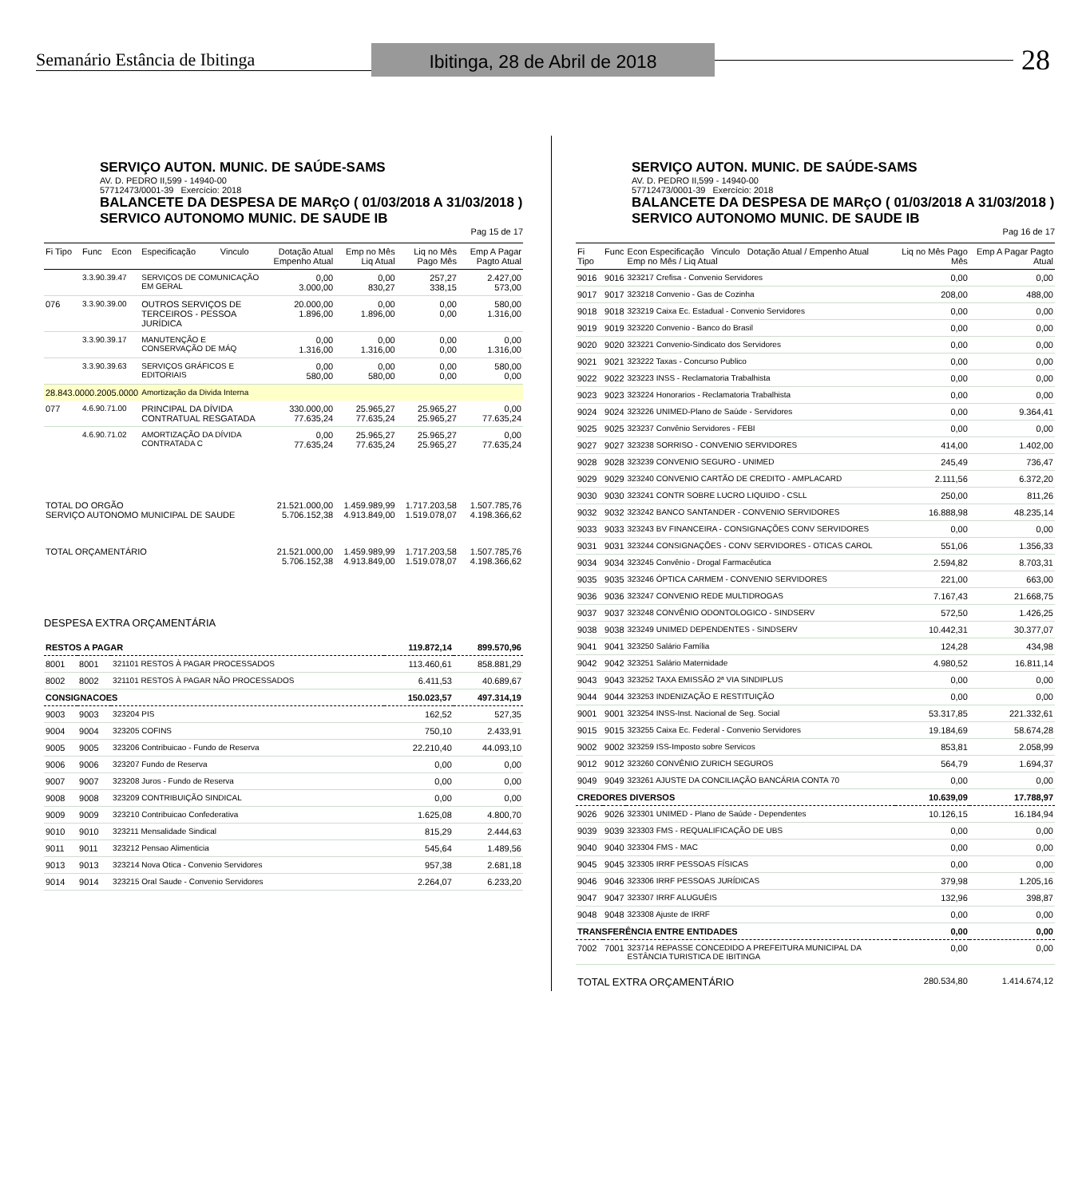Semanário Estância de Ibitinga
Ibitinga, 28 de Abril de 2018
28
SERVIÇO AUTON. MUNIC. DE SAÚDE-SAMS
AV. D. PEDRO II,599 - 14940-00
57712473/0001-39 Exercício: 2018
BALANCETE DA DESPESA DE MARçO ( 01/03/2018 A 31/03/2018 )
SERVICO AUTONOMO MUNIC. DE SAUDE IB
Pag 15 de 17
| Fi Tipo | Func | Econ | Especificação | Vinculo | Dotação Atual Empenho Atual | Emp no Mês Liq Atual | Liq no Mês Pago Mês | Emp A Pagar Pagto Atual |
| --- | --- | --- | --- | --- | --- | --- | --- | --- |
| | 3.3.90.39.47 | | SERVIÇOS DE COMUNICAÇÃO EM GERAL | | 0,00 3.000,00 | 0,00 830,27 | 257,27 338,15 | 2.427,00 573,00 |
| 076 | 3.3.90.39.00 | | OUTROS SERVIÇOS DE TERCEIROS - PESSOA JURÍDICA | | 20.000,00 1.896,00 | 0,00 1.896,00 | 0,00 0,00 | 580,00 1.316,00 |
| | 3.3.90.39.17 | | MANUTENÇÃO E CONSERVAÇÃO DE MÁQ | | 0,00 1.316,00 | 0,00 1.316,00 | 0,00 0,00 | 0,00 1.316,00 |
| | 3.3.90.39.63 | | SERVIÇOS GRÁFICOS E EDITORIAIS | | 0,00 580,00 | 0,00 580,00 | 0,00 0,00 | 580,00 0,00 |
| 28.843.0000.2005.0000 | | | Amortização da Divida Interna | | | | | |
| 077 | 4.6.90.71.00 | | PRINCIPAL DA DÍVIDA CONTRATUAL RESGATADA | | 330.000,00 77.635,24 | 25.965,27 77.635,24 | 25.965,27 25.965,27 | 0,00 77.635,24 |
| | 4.6.90.71.02 | | AMORTIZAÇÃO DA DÍVIDA CONTRATADA C | | 0,00 77.635,24 | 25.965,27 77.635,24 | 25.965,27 25.965,27 | 0,00 77.635,24 |
| TOTAL DO ORGÃO SERVIÇO AUTONOMO MUNICIPAL DE SAUDE | | | | | 21.521.000,00 5.706.152,38 | 1.459.989,99 4.913.849,00 | 1.717.203,58 1.519.078,07 | 1.507.785,76 4.198.366,62 |
| TOTAL ORÇAMENTÁRIO | | | | | 21.521.000,00 5.706.152,38 | 1.459.989,99 4.913.849,00 | 1.717.203,58 1.519.078,07 | 1.507.785,76 4.198.366,62 |
DESPESA EXTRA ORÇAMENTÁRIA
| RESTOS A PAGAR | | | 119.872,14 | 899.570,96 |
| 8001 | 8001 | 321101 RESTOS À PAGAR PROCESSADOS | 113.460,61 | 858.881,29 |
| 8002 | 8002 | 321101 RESTOS À PAGAR NÃO PROCESSADOS | 6.411,53 | 40.689,67 |
| CONSIGNACOES | | | 150.023,57 | 497.314,19 |
| 9003 | 9003 | 323204 PIS | 162,52 | 527,35 |
| 9004 | 9004 | 323205 COFINS | 750,10 | 2.433,91 |
| 9005 | 9005 | 323206 Contribuicao - Fundo de Reserva | 22.210,40 | 44.093,10 |
| 9006 | 9006 | 323207 Fundo de Reserva | 0,00 | 0,00 |
| 9007 | 9007 | 323208 Juros - Fundo de Reserva | 0,00 | 0,00 |
| 9008 | 9008 | 323209 CONTRIBUIÇÃO SINDICAL | 0,00 | 0,00 |
| 9009 | 9009 | 323210 Contribuicao Confederativa | 1.625,08 | 4.800,70 |
| 9010 | 9010 | 323211 Mensalidade Sindical | 815,29 | 2.444,63 |
| 9011 | 9011 | 323212 Pensao Alimenticia | 545,64 | 1.489,56 |
| 9013 | 9013 | 323214 Nova Otica - Convenio Servidores | 957,38 | 2.681,18 |
| 9014 | 9014 | 323215 Oral Saude - Convenio Servidores | 2.264,07 | 6.233,20 |
SERVIÇO AUTON. MUNIC. DE SAÚDE-SAMS
AV. D. PEDRO II,599 - 14940-00
57712473/0001-39 Exercício: 2018
BALANCETE DA DESPESA DE MARçO ( 01/03/2018 A 31/03/2018 )
SERVICO AUTONOMO MUNIC. DE SAUDE IB
Pag 16 de 17
| Fi Tipo | Func | Econ Especificação Vinculo Dotação Atual / Empenho Atual Emp no Mês / Liq Atual | Liq no Mês Pago Mês | Emp A Pagar Pagto Atual |
| --- | --- | --- | --- | --- |
| 9016 | 9016 | 323217 Crefisa - Convenio Servidores | 0,00 | 0,00 |
| 9017 | 9017 | 323218 Convenio - Gas de Cozinha | 208,00 | 488,00 |
| 9018 | 9018 | 323219 Caixa Ec. Estadual - Convenio Servidores | 0,00 | 0,00 |
| 9019 | 9019 | 323220 Convenio - Banco do Brasil | 0,00 | 0,00 |
| 9020 | 9020 | 323221 Convenio-Sindicato dos Servidores | 0,00 | 0,00 |
| 9021 | 9021 | 323222 Taxas - Concurso Publico | 0,00 | 0,00 |
| 9022 | 9022 | 323223 INSS - Reclamatoria Trabalhista | 0,00 | 0,00 |
| 9023 | 9023 | 323224 Honorarios - Reclamatoria Trabalhista | 0,00 | 0,00 |
| 9024 | 9024 | 323226 UNIMED-Plano de Saúde - Servidores | 0,00 | 9.364,41 |
| 9025 | 9025 | 323237 Convênio Servidores - FEBI | 0,00 | 0,00 |
| 9027 | 9027 | 323238 SORRISO - CONVENIO SERVIDORES | 414,00 | 1.402,00 |
| 9028 | 9028 | 323239 CONVENIO SEGURO - UNIMED | 245,49 | 736,47 |
| 9029 | 9029 | 323240 CONVENIO CARTÃO DE CREDITO - AMPLACARD | 2.111,56 | 6.372,20 |
| 9030 | 9030 | 323241 CONTR SOBRE LUCRO LIQUIDO - CSLL | 250,00 | 811,26 |
| 9032 | 9032 | 323242 BANCO SANTANDER - CONVENIO SERVIDORES | 16.888,98 | 48.235,14 |
| 9033 | 9033 | 323243 BV FINANCEIRA - CONSIGNAÇÕES CONV SERVIDORES | 0,00 | 0,00 |
| 9031 | 9031 | 323244 CONSIGNAÇÕES - CONV SERVIDORES - OTICAS CAROL | 551,06 | 1.356,33 |
| 9034 | 9034 | 323245 Convênio - Drogal Farmacêutica | 2.594,82 | 8.703,31 |
| 9035 | 9035 | 323246 ÓPTICA CARMEM - CONVENIO SERVIDORES | 221,00 | 663,00 |
| 9036 | 9036 | 323247 CONVENIO REDE MULTIDROGAS | 7.167,43 | 21.668,75 |
| 9037 | 9037 | 323248 CONVÊNIO ODONTOLOGICO - SINDSERV | 572,50 | 1.426,25 |
| 9038 | 9038 | 323249 UNIMED DEPENDENTES - SINDSERV | 10.442,31 | 30.377,07 |
| 9041 | 9041 | 323250 Salário Família | 124,28 | 434,98 |
| 9042 | 9042 | 323251 Salário Maternidade | 4.980,52 | 16.811,14 |
| 9043 | 9043 | 323252 TAXA EMISSÃO 2ª VIA SINDIPLUS | 0,00 | 0,00 |
| 9044 | 9044 | 323253 INDENIZAÇÃO E RESTITUIÇÃO | 0,00 | 0,00 |
| 9001 | 9001 | 323254 INSS-Inst. Nacional de Seg. Social | 53.317,85 | 221.332,61 |
| 9015 | 9015 | 323255 Caixa Ec. Federal - Convenio Servidores | 19.184,69 | 58.674,28 |
| 9002 | 9002 | 323259 ISS-Imposto sobre Servicos | 853,81 | 2.058,99 |
| 9012 | 9012 | 323260 CONVÊNIO ZURICH SEGUROS | 564,79 | 1.694,37 |
| 9049 | 9049 | 323261 AJUSTE DA CONCILIAÇÃO BANCÁRIA CONTA 70 | 0,00 | 0,00 |
| CREDORES DIVERSOS | | | 10.639,09 | 17.788,97 |
| 9026 | 9026 | 323301 UNIMED - Plano de Saúde - Dependentes | 10.126,15 | 16.184,94 |
| 9039 | 9039 | 323303 FMS - REQUALIFICAÇÃO DE UBS | 0,00 | 0,00 |
| 9040 | 9040 | 323304 FMS - MAC | 0,00 | 0,00 |
| 9045 | 9045 | 323305 IRRF PESSOAS FÍSICAS | 0,00 | 0,00 |
| 9046 | 9046 | 323306 IRRF PESSOAS JURÍDICAS | 379,98 | 1.205,16 |
| 9047 | 9047 | 323307 IRRF ALUGUÉIS | 132,96 | 398,87 |
| 9048 | 9048 | 323308 Ajuste de IRRF | 0,00 | 0,00 |
| TRANSFERÊNCIA ENTRE ENTIDADES | | | 0,00 | 0,00 |
| 7002 | 7001 | 323714 REPASSE CONCEDIDO A PREFEITURA MUNICIPAL DA ESTÂNCIA TURISTICA DE IBITINGA | 0,00 | 0,00 |
| TOTAL EXTRA ORÇAMENTÁRIO | | | 280.534,80 | 1.414.674,12 |